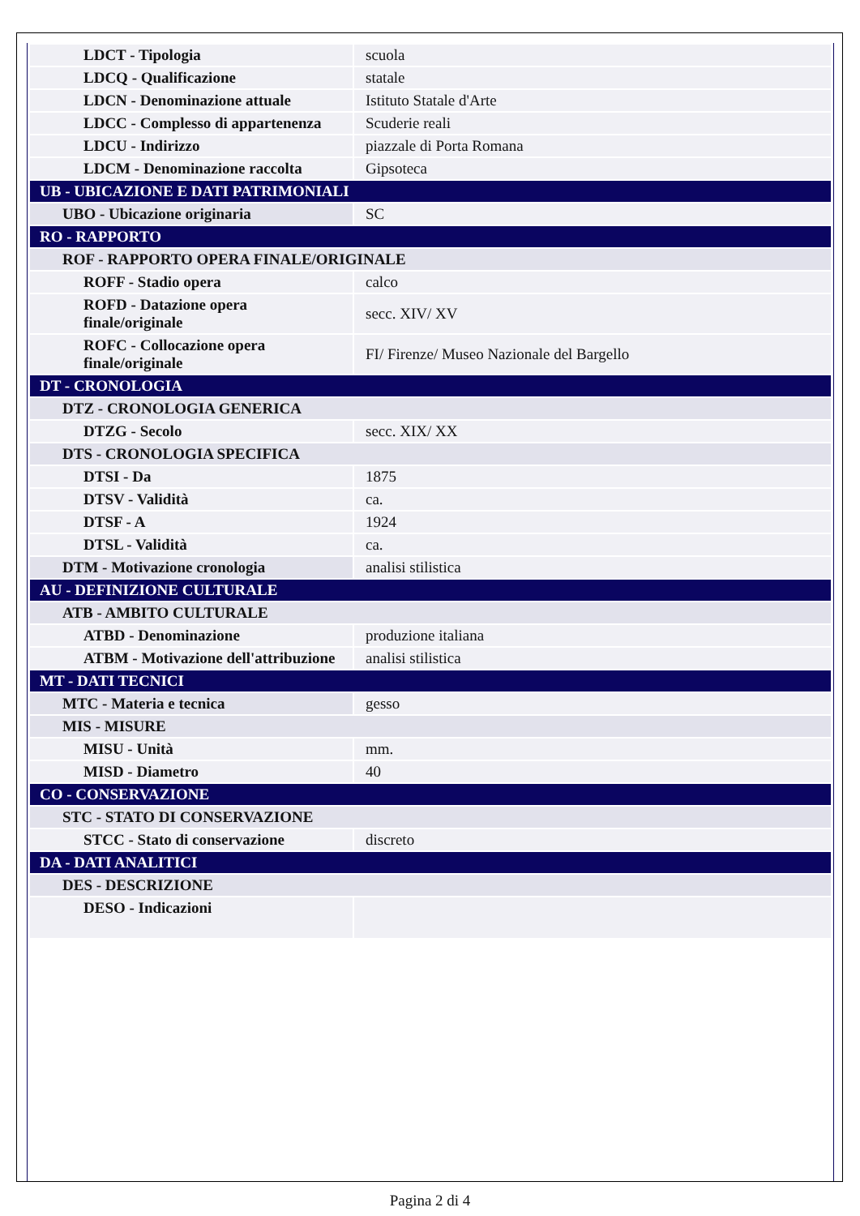| LDCT - Tipologia | scuola |
| LDCQ - Qualificazione | statale |
| LDCN - Denominazione attuale | Istituto Statale d'Arte |
| LDCC - Complesso di appartenenza | Scuderie reali |
| LDCU - Indirizzo | piazzale di Porta Romana |
| LDCM - Denominazione raccolta | Gipsoteca |
| UB - UBICAZIONE E DATI PATRIMONIALI | |
| UBO - Ubicazione originaria | SC |
| RO - RAPPORTO | |
| ROF - RAPPORTO OPERA FINALE/ORIGINALE | |
| ROFF - Stadio opera | calco |
| ROFD - Datazione opera finale/originale | secc. XIV/ XV |
| ROFC - Collocazione opera finale/originale | FI/ Firenze/ Museo Nazionale del Bargello |
| DT - CRONOLOGIA | |
| DTZ - CRONOLOGIA GENERICA | |
| DTZG - Secolo | secc. XIX/ XX |
| DTS - CRONOLOGIA SPECIFICA | |
| DTSI - Da | 1875 |
| DTSV - Validità | ca. |
| DTSF - A | 1924 |
| DTSL - Validità | ca. |
| DTM - Motivazione cronologia | analisi stilistica |
| AU - DEFINIZIONE CULTURALE | |
| ATB - AMBITO CULTURALE | |
| ATBD - Denominazione | produzione italiana |
| ATBM - Motivazione dell'attribuzione | analisi stilistica |
| MT - DATI TECNICI | |
| MTC - Materia e tecnica | gesso |
| MIS - MISURE | |
| MISU - Unità | mm. |
| MISD - Diametro | 40 |
| CO - CONSERVAZIONE | |
| STC - STATO DI CONSERVAZIONE | |
| STCC - Stato di conservazione | discreto |
| DA - DATI ANALITICI | |
| DES - DESCRIZIONE | |
| DESO - Indicazioni | |
Pagina 2 di 4